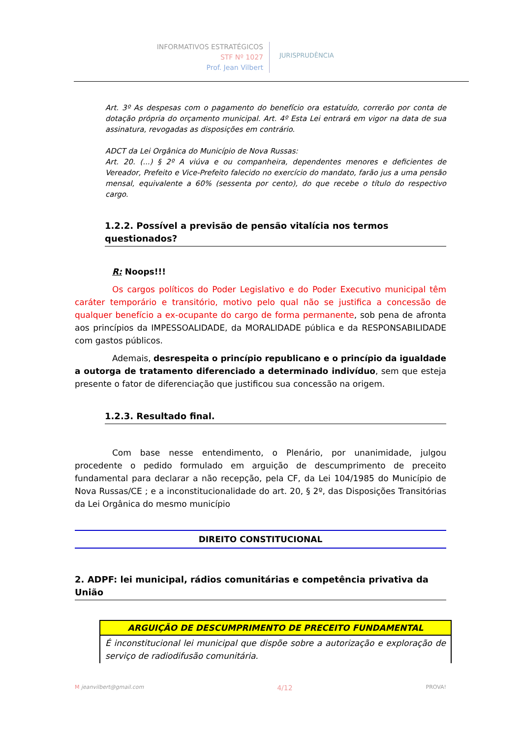INFORMATIVOS ESTRATÉGICOS
STF Nº 1027
Prof. Jean Vilbert
JURISPRUDÊNCIA
Art. 3º As despesas com o pagamento do benefício ora estatuído, correrão por conta de dotação própria do orçamento municipal. Art. 4º Esta Lei entrará em vigor na data de sua assinatura, revogadas as disposições em contrário.
ADCT da Lei Orgânica do Município de Nova Russas:
Art. 20. (...) § 2º A viúva e ou companheira, dependentes menores e deficientes de Vereador, Prefeito e Vice-Prefeito falecido no exercício do mandato, farão jus a uma pensão mensal, equivalente a 60% (sessenta por cento), do que recebe o título do respectivo cargo.
1.2.2. Possível a previsão de pensão vitalícia nos termos questionados?
R: Noops!!!
Os cargos políticos do Poder Legislativo e do Poder Executivo municipal têm caráter temporário e transitório, motivo pelo qual não se justifica a concessão de qualquer benefício a ex-ocupante do cargo de forma permanente, sob pena de afronta aos princípios da IMPESSOALIDADE, da MORALIDADE pública e da RESPONSABILIDADE com gastos públicos.
Ademais, desrespeita o princípio republicano e o princípio da igualdade a outorga de tratamento diferenciado a determinado indivíduo, sem que esteja presente o fator de diferenciação que justificou sua concessão na origem.
1.2.3. Resultado final.
Com base nesse entendimento, o Plenário, por unanimidade, julgou procedente o pedido formulado em arguição de descumprimento de preceito fundamental para declarar a não recepção, pela CF, da Lei 104/1985 do Município de Nova Russas/CE ; e a inconstitucionalidade do art. 20, § 2º, das Disposições Transitórias da Lei Orgânica do mesmo município
DIREITO CONSTITUCIONAL
2. ADPF: lei municipal, rádios comunitárias e competência privativa da União
| ARGUIÇÃO DE DESCUMPRIMENTO DE PRECEITO FUNDAMENTAL |
| --- |
| É inconstitucional lei municipal que dispõe sobre a autorização e exploração de serviço de radiodifusão comunitária. |
M jeanvilbert@gmail.com 4/12 PROVA!